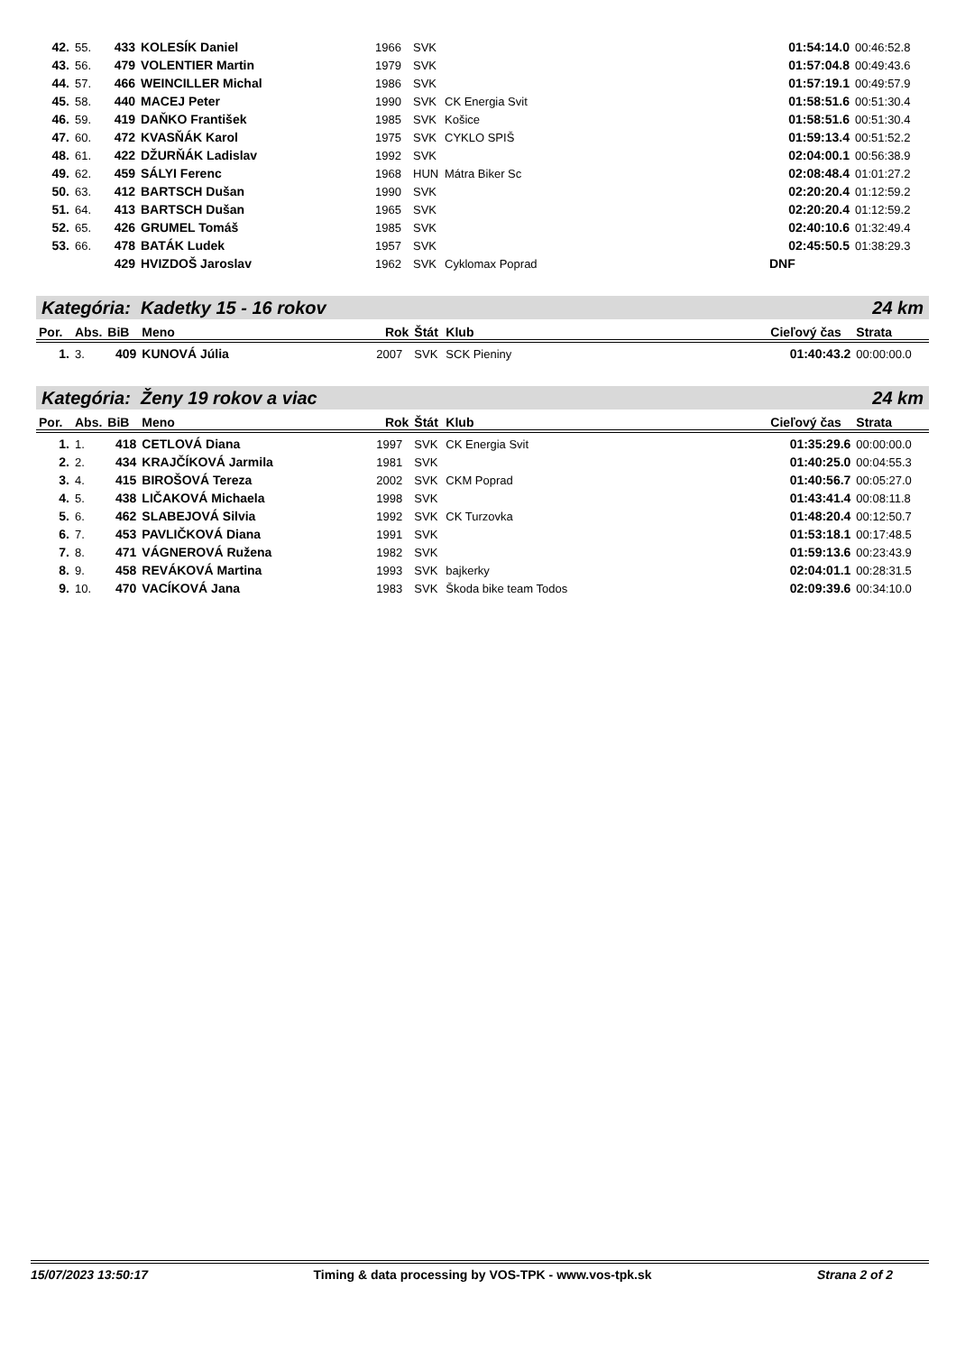| 42. | 55. | 433 | KOLESÍK Daniel | 1966 | SVK | | 01:54:14.0 | 00:46:52.8 |
| 43. | 56. | 479 | VOLENTIER Martin | 1979 | SVK | | 01:57:04.8 | 00:49:43.6 |
| 44. | 57. | 466 | WEINCILLER Michal | 1986 | SVK | | 01:57:19.1 | 00:49:57.9 |
| 45. | 58. | 440 | MACEJ Peter | 1990 | SVK | CK Energia Svit | 01:58:51.6 | 00:51:30.4 |
| 46. | 59. | 419 | DAŇKO František | 1985 | SVK | Košice | 01:58:51.6 | 00:51:30.4 |
| 47. | 60. | 472 | KVASŇÁK Karol | 1975 | SVK | CYKLO SPIŠ | 01:59:13.4 | 00:51:52.2 |
| 48. | 61. | 422 | DŽURŇÁK Ladislav | 1992 | SVK | | 02:04:00.1 | 00:56:38.9 |
| 49. | 62. | 459 | SÁLYI Ferenc | 1968 | HUN | Mátra Biker Sc | 02:08:48.4 | 01:01:27.2 |
| 50. | 63. | 412 | BARTSCH Dušan | 1990 | SVK | | 02:20:20.4 | 01:12:59.2 |
| 51. | 64. | 413 | BARTSCH Dušan | 1965 | SVK | | 02:20:20.4 | 01:12:59.2 |
| 52. | 65. | 426 | GRUMEL Tomáš | 1985 | SVK | | 02:40:10.6 | 01:32:49.4 |
| 53. | 66. | 478 | BATÁK Ludek | 1957 | SVK | | 02:45:50.5 | 01:38:29.3 |
| | | 429 | HVIZDOŠ Jaroslav | 1962 | SVK | Cyklomax Poprad | DNF | |
Kategória: Kadetky 15 - 16 rokov 24 km
| Por. | Abs. | BiB | Meno | Rok | Štát | Klub | Cieľový čas | Strata |
| --- | --- | --- | --- | --- | --- | --- | --- | --- |
| 1. | 3. | 409 | KUNOVÁ Júlia | 2007 | SVK | SCK Pieniny | 01:40:43.2 | 00:00:00.0 |
Kategória: Ženy 19 rokov a viac 24 km
| Por. | Abs. | BiB | Meno | Rok | Štát | Klub | Cieľový čas | Strata |
| --- | --- | --- | --- | --- | --- | --- | --- | --- |
| 1. | 1. | 418 | CETLOVÁ Diana | 1997 | SVK | CK Energia Svit | 01:35:29.6 | 00:00:00.0 |
| 2. | 2. | 434 | KRAJČÍKOVÁ Jarmila | 1981 | SVK | | 01:40:25.0 | 00:04:55.3 |
| 3. | 4. | 415 | BIROŠOVÁ Tereza | 2002 | SVK | CKM Poprad | 01:40:56.7 | 00:05:27.0 |
| 4. | 5. | 438 | LIČAKOVÁ Michaela | 1998 | SVK | | 01:43:41.4 | 00:08:11.8 |
| 5. | 6. | 462 | SLABEJOVÁ Silvia | 1992 | SVK | CK Turzovka | 01:48:20.4 | 00:12:50.7 |
| 6. | 7. | 453 | PAVLIČKOVÁ Diana | 1991 | SVK | | 01:53:18.1 | 00:17:48.5 |
| 7. | 8. | 471 | VÁGNEROVÁ Ružena | 1982 | SVK | | 01:59:13.6 | 00:23:43.9 |
| 8. | 9. | 458 | REVÁKOVÁ Martina | 1993 | SVK | bajkerky | 02:04:01.1 | 00:28:31.5 |
| 9. | 10. | 470 | VACÍKOVÁ Jana | 1983 | SVK | Škoda bike team Todos | 02:09:39.6 | 00:34:10.0 |
15/07/2023 13:50:17 Timing & data processing by VOS-TPK - www.vos-tpk.sk Strana 2 of 2